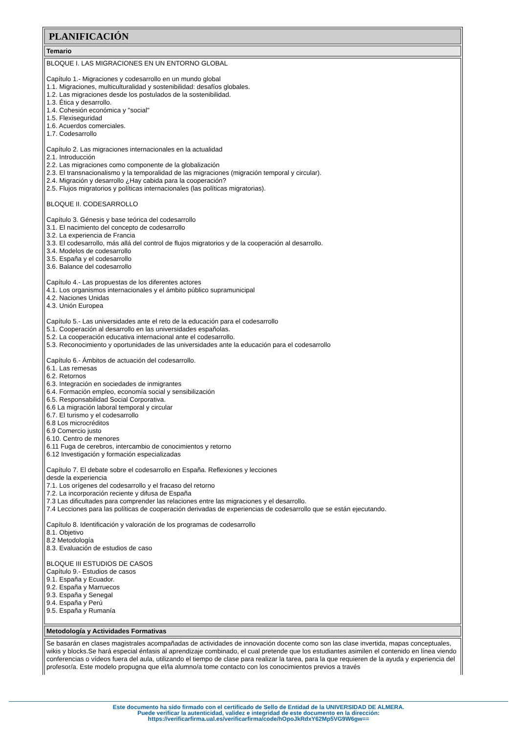PLANIFICACIÓN
Temario
BLOQUE I. LAS MIGRACIONES EN UN ENTORNO GLOBAL
Capítulo 1.- Migraciones y codesarrollo en un mundo global
1.1. Migraciones, multiculturalidad y sostenibilidad: desafíos globales.
1.2. Las migraciones desde los postulados de la sostenibilidad.
1.3. Ética y desarrollo.
1.4. Cohesión económica y "social"
1.5. Flexiseguridad
1.6. Acuerdos comerciales.
1.7. Codesarrollo
Capítulo 2. Las migraciones internacionales en la actualidad
2.1. Introducción
2.2. Las migraciones como componente de la globalización
2.3. El transnacionalismo y la temporalidad de las migraciones (migración temporal y circular).
2.4. Migración y desarrollo ¿Hay cabida para la cooperación?
2.5. Flujos migratorios y políticas internacionales (las políticas migratorias).
BLOQUE II. CODESARROLLO
Capítulo 3. Génesis y base teórica del codesarrollo
3.1. El nacimiento del concepto de codesarrollo
3.2. La experiencia de Francia
3.3. El codesarrollo, más allá del control de flujos migratorios y de la cooperación al desarrollo.
3.4. Modelos de codesarrollo
3.5. España y el codesarrollo
3.6. Balance del codesarrollo
Capítulo 4.- Las propuestas de los diferentes actores
4.1. Los organismos internacionales y el ámbito público supramunicipal
4.2. Naciones Unidas
4.3. Unión Europea
Capítulo 5.- Las universidades ante el reto de la educación para el codesarrollo
5.1. Cooperación al desarrollo en las universidades españolas.
5.2. La cooperación educativa internacional ante el codesarrollo.
5.3. Reconocimiento y oportunidades de las universidades ante la educación para el codesarrollo
Capítulo 6.- Ámbitos de actuación del codesarrollo.
6.1. Las remesas
6.2. Retornos
6.3. Integración en sociedades de inmigrantes
6.4. Formación empleo, economía social y sensibilización
6.5. Responsabilidad Social Corporativa.
6.6 La migración laboral temporal y circular
6.7. El turismo y el codesarrollo
6.8 Los microcréditos
6.9 Comercio justo
6.10. Centro de menores
6.11 Fuga de cerebros, intercambio de conocimientos y retorno
6.12 Investigación y formación especializadas
Capítulo 7. El debate sobre el codesarrollo en España. Reflexiones y lecciones
desde la experiencia
7.1. Los orígenes del codesarrollo y el fracaso del retorno
7.2. La incorporación reciente y difusa de España
7.3 Las dificultades para comprender las relaciones entre las migraciones y el desarrollo.
7.4 Lecciones para las políticas de cooperación derivadas de experiencias de codesarrollo que se están ejecutando.
Capítulo 8. Identificación y valoración de los programas de codesarrollo
8.1. Objetivo
8.2 Metodología
8.3. Evaluación de estudios de caso
BLOQUE III ESTUDIOS DE CASOS
Capítulo 9.- Estudios de casos
9.1. España y Ecuador.
9.2. España y Marruecos
9.3. España y Senegal
9.4. España y Perú
9.5. España y Rumanía
Metodología y Actividades Formativas
Se basarán en clases magistrales acompañadas de actividades de innovación docente como son las clase invertida, mapas conceptuales, wikis y blocks.Se hará especial énfasis al aprendizaje combinado, el cual pretende que los estudiantes asimilen el contenido en línea viendo conferencias o vídeos fuera del aula, utilizando el tiempo de clase para realizar la tarea, para la que requieren de la ayuda y experiencia del profesor/a. Este modelo propugna que el/la alumno/a tome contacto con los conocimientos previos a través
Este documento ha sido firmado con el certificado de Sello de Entidad de la UNIVERSIDAD DE ALMERA.
Puede verificar la autenticidad, validez e integridad de este documento en la dirección:
https://verificarfirma.ual.es/verificarfirma/code/hOpoJkRdxY62Mp5VG9W6gw==